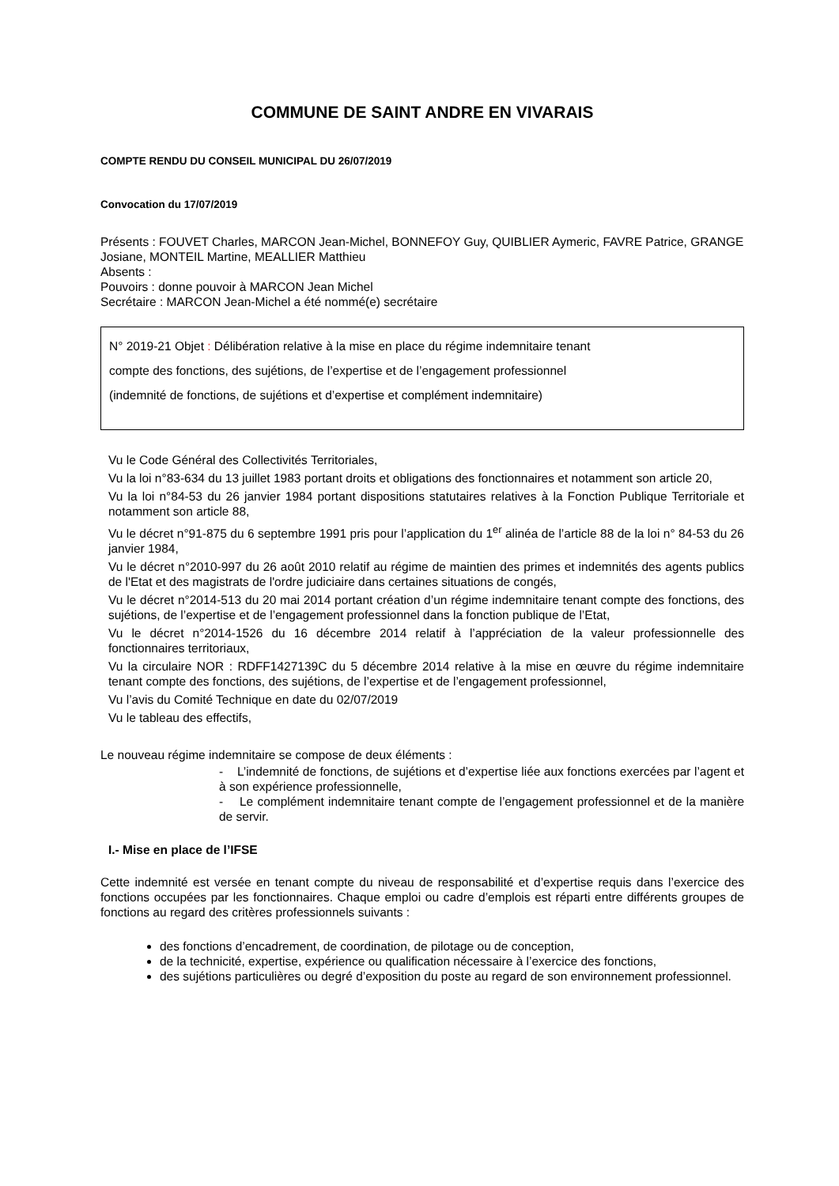COMMUNE DE SAINT ANDRE EN VIVARAIS
COMPTE RENDU DU CONSEIL MUNICIPAL DU 26/07/2019
Convocation du 17/07/2019
Présents : FOUVET Charles, MARCON Jean-Michel, BONNEFOY Guy, QUIBLIER Aymeric, FAVRE Patrice, GRANGE Josiane, MONTEIL Martine, MEALLIER Matthieu
Absents :
Pouvoirs : donne pouvoir à MARCON Jean Michel
Secrétaire : MARCON Jean-Michel a été nommé(e) secrétaire
N° 2019-21 Objet : Délibération relative à la mise en place du régime indemnitaire tenant
compte des fonctions, des sujétions, de l’expertise et de l’engagement professionnel
(indemnité de fonctions, de sujétions et d’expertise et complément indemnitaire)
Vu le Code Général des Collectivités Territoriales,
Vu la loi n°83-634 du 13 juillet 1983 portant droits et obligations des fonctionnaires et notamment son article 20,
Vu la loi n°84-53 du 26 janvier 1984 portant dispositions statutaires relatives à la Fonction Publique Territoriale et notamment son article 88,
Vu le décret n°91-875 du 6 septembre 1991 pris pour l’application du 1<sup>er</sup> alinéa de l’article 88 de la loi n° 84-53 du 26 janvier 1984,
Vu le décret n°2010-997 du 26 août 2010 relatif au régime de maintien des primes et indemnités des agents publics de l'Etat et des magistrats de l'ordre judiciaire dans certaines situations de congés,
Vu le décret n°2014-513 du 20 mai 2014 portant création d’un régime indemnitaire tenant compte des fonctions, des sujétions, de l’expertise et de l’engagement professionnel dans la fonction publique de l’Etat,
Vu le décret n°2014-1526 du 16 décembre 2014 relatif à l’appréciation de la valeur professionnelle des fonctionnaires territoriaux,
Vu la circulaire NOR : RDFF1427139C du 5 décembre 2014 relative à la mise en œuvre du régime indemnitaire tenant compte des fonctions, des sujétions, de l’expertise et de l’engagement professionnel,
Vu l’avis du Comité Technique en date du 02/07/2019
Vu le tableau des effectifs,
Le nouveau régime indemnitaire se compose de deux éléments :
- L’indemnité de fonctions, de sujétions et d’expertise liée aux fonctions exercées par l’agent et à son expérience professionnelle,
- Le complément indemnitaire tenant compte de l’engagement professionnel et de la manière de servir.
I.- Mise en place de l’IFSE
Cette indemnité est versée en tenant compte du niveau de responsabilité et d’expertise requis dans l’exercice des fonctions occupées par les fonctionnaires. Chaque emploi ou cadre d’emplois est réparti entre différents groupes de fonctions au regard des critères professionnels suivants :
des fonctions d’encadrement, de coordination, de pilotage ou de conception,
de la technicité, expertise, expérience ou qualification nécessaire à l’exercice des fonctions,
des sujétions particulières ou degré d’exposition du poste au regard de son environnement professionnel.